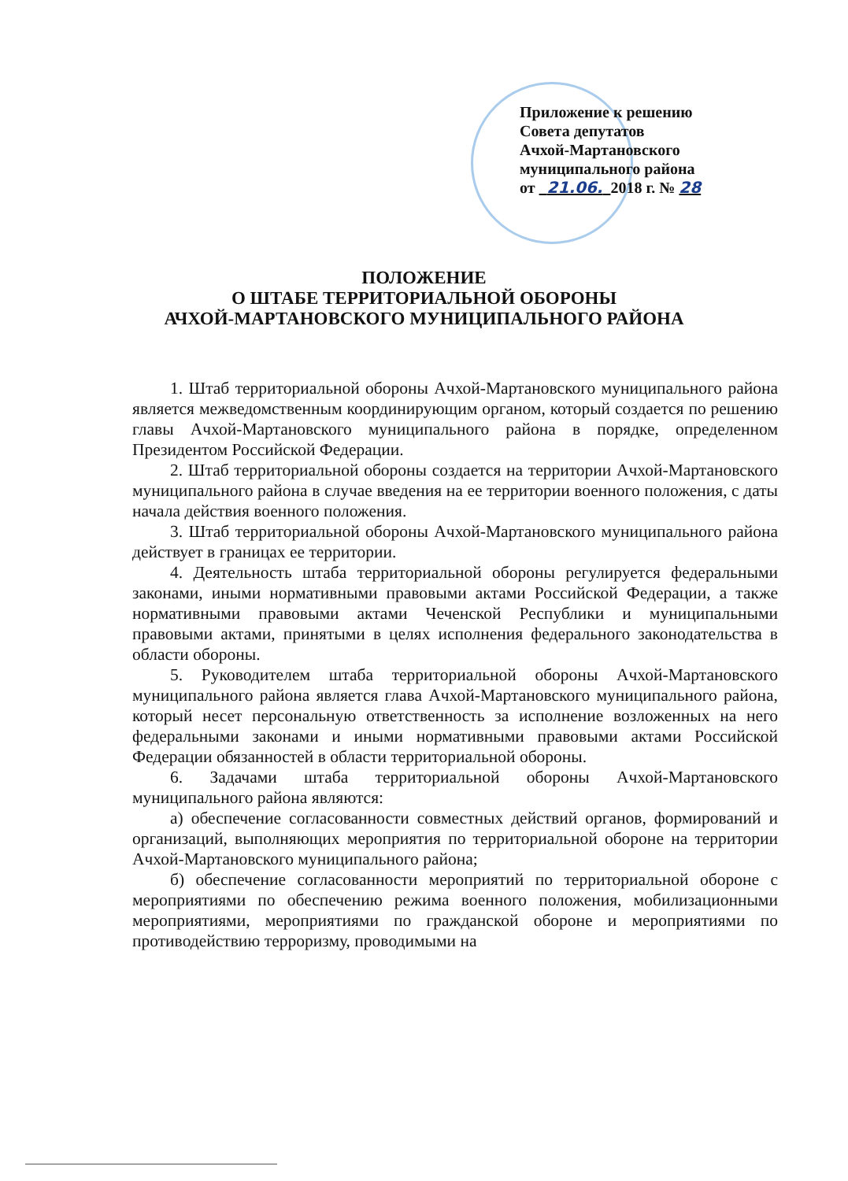Приложение к решению
Совета депутатов
Ачхой-Мартановского
муниципального района
от 21.06. 2018 г. № 28
ПОЛОЖЕНИЕ
О ШТАБЕ ТЕРРИТОРИАЛЬНОЙ ОБОРОНЫ
АЧХОЙ-МАРТАНОВСКОГО МУНИЦИПАЛЬНОГО РАЙОНА
1. Штаб территориальной обороны Ачхой-Мартановского муниципального района является межведомственным координирующим органом, который создается по решению главы Ачхой-Мартановского муниципального района в порядке, определенном Президентом Российской Федерации.
2. Штаб территориальной обороны создается на территории Ачхой-Мартановского муниципального района в случае введения на ее территории военного положения, с даты начала действия военного положения.
3. Штаб территориальной обороны Ачхой-Мартановского муниципального района действует в границах ее территории.
4. Деятельность штаба территориальной обороны регулируется федеральными законами, иными нормативными правовыми актами Российской Федерации, а также нормативными правовыми актами Чеченской Республики и муниципальными правовыми актами, принятыми в целях исполнения федерального законодательства в области обороны.
5. Руководителем штаба территориальной обороны Ачхой-Мартановского муниципального района является глава Ачхой-Мартановского муниципального района, который несет персональную ответственность за исполнение возложенных на него федеральными законами и иными нормативными правовыми актами Российской Федерации обязанностей в области территориальной обороны.
6. Задачами штаба территориальной обороны Ачхой-Мартановского муниципального района являются:
а) обеспечение согласованности совместных действий органов, формирований и организаций, выполняющих мероприятия по территориальной обороне на территории Ачхой-Мартановского муниципального района;
б) обеспечение согласованности мероприятий по территориальной обороне с мероприятиями по обеспечению режима военного положения, мобилизационными мероприятиями, мероприятиями по гражданской обороне и мероприятиями по противодействию терроризму, проводимыми на